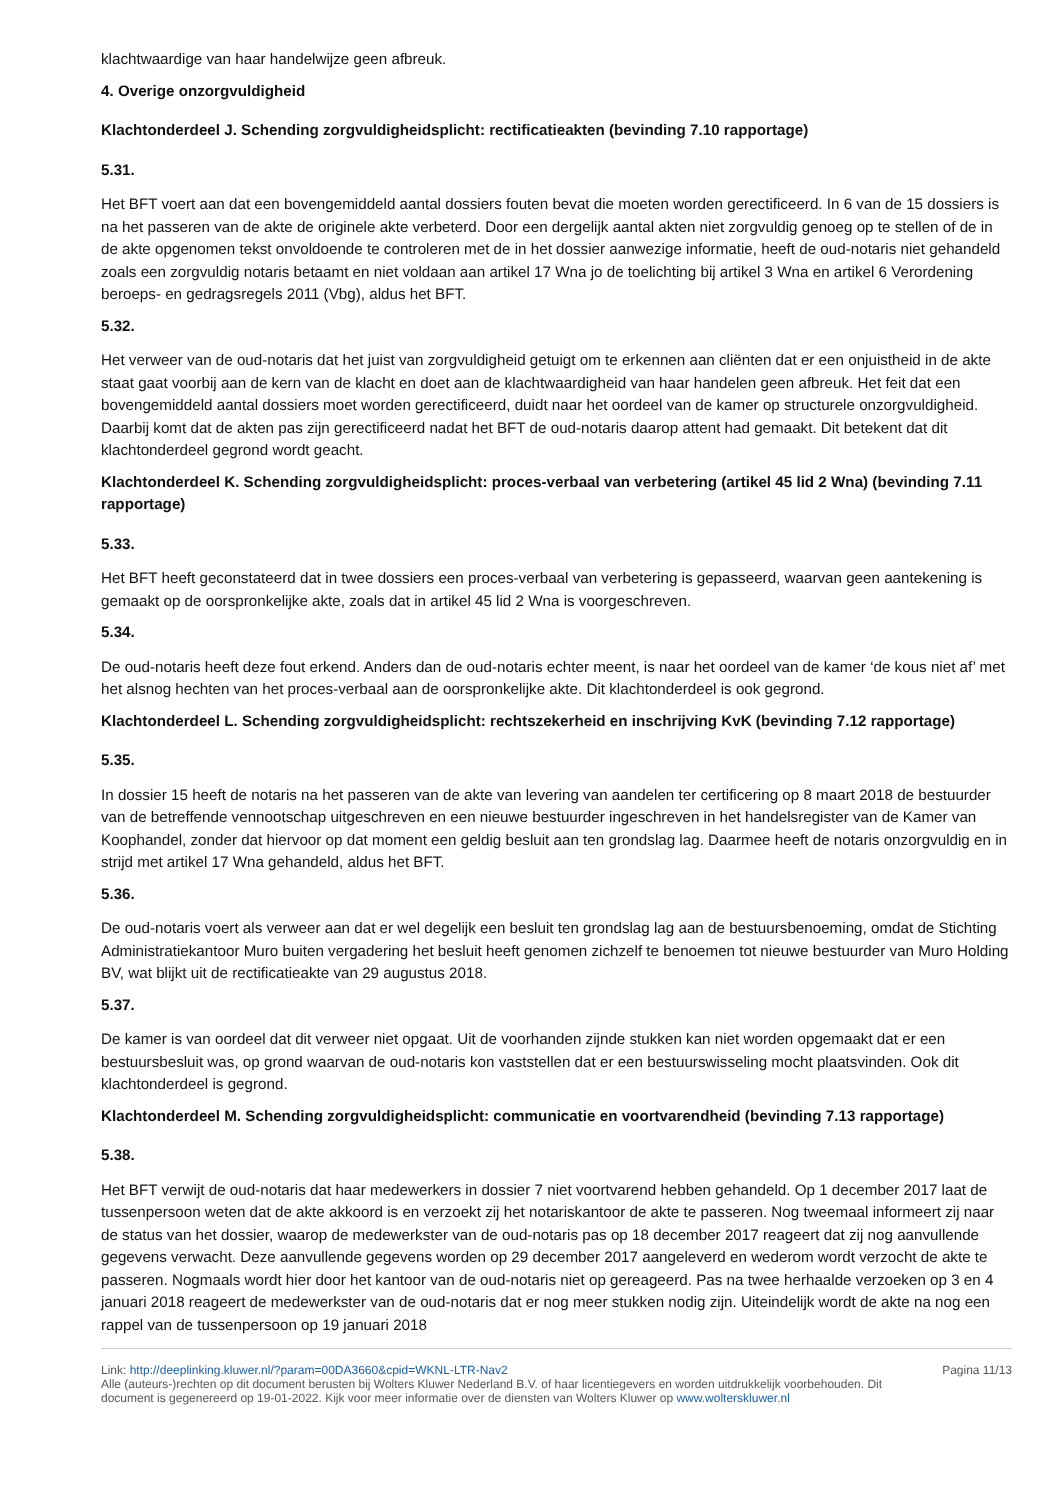klachtwaardige van haar handelwijze geen afbreuk.
4. Overige onzorgvuldigheid
Klachtonderdeel J. Schending zorgvuldigheidsplicht: rectificatieakten (bevinding 7.10 rapportage)
5.31.
Het BFT voert aan dat een bovengemiddeld aantal dossiers fouten bevat die moeten worden gerectificeerd. In 6 van de 15 dossiers is na het passeren van de akte de originele akte verbeterd. Door een dergelijk aantal akten niet zorgvuldig genoeg op te stellen of de in de akte opgenomen tekst onvoldoende te controleren met de in het dossier aanwezige informatie, heeft de oud-notaris niet gehandeld zoals een zorgvuldig notaris betaamt en niet voldaan aan artikel 17 Wna jo de toelichting bij artikel 3 Wna en artikel 6 Verordening beroeps- en gedragsregels 2011 (Vbg), aldus het BFT.
5.32.
Het verweer van de oud-notaris dat het juist van zorgvuldigheid getuigt om te erkennen aan cliënten dat er een onjuistheid in de akte staat gaat voorbij aan de kern van de klacht en doet aan de klachtwaardigheid van haar handelen geen afbreuk. Het feit dat een bovengemiddeld aantal dossiers moet worden gerectificeerd, duidt naar het oordeel van de kamer op structurele onzorgvuldigheid. Daarbij komt dat de akten pas zijn gerectificeerd nadat het BFT de oud-notaris daarop attent had gemaakt. Dit betekent dat dit klachtonderdeel gegrond wordt geacht.
Klachtonderdeel K. Schending zorgvuldigheidsplicht: proces-verbaal van verbetering (artikel 45 lid 2 Wna) (bevinding 7.11 rapportage)
5.33.
Het BFT heeft geconstateerd dat in twee dossiers een proces-verbaal van verbetering is gepasseerd, waarvan geen aantekening is gemaakt op de oorspronkelijke akte, zoals dat in artikel 45 lid 2 Wna is voorgeschreven.
5.34.
De oud-notaris heeft deze fout erkend. Anders dan de oud-notaris echter meent, is naar het oordeel van de kamer ‘de kous niet af’ met het alsnog hechten van het proces-verbaal aan de oorspronkelijke akte. Dit klachtonderdeel is ook gegrond.
Klachtonderdeel L. Schending zorgvuldigheidsplicht: rechtszekerheid en inschrijving KvK (bevinding 7.12 rapportage)
5.35.
In dossier 15 heeft de notaris na het passeren van de akte van levering van aandelen ter certificering op 8 maart 2018 de bestuurder van de betreffende vennootschap uitgeschreven en een nieuwe bestuurder ingeschreven in het handelsregister van de Kamer van Koophandel, zonder dat hiervoor op dat moment een geldig besluit aan ten grondslag lag. Daarmee heeft de notaris onzorgvuldig en in strijd met artikel 17 Wna gehandeld, aldus het BFT.
5.36.
De oud-notaris voert als verweer aan dat er wel degelijk een besluit ten grondslag lag aan de bestuursbenoeming, omdat de Stichting Administratiekantoor Muro buiten vergadering het besluit heeft genomen zichzelf te benoemen tot nieuwe bestuurder van Muro Holding BV, wat blijkt uit de rectificatieakte van 29 augustus 2018.
5.37.
De kamer is van oordeel dat dit verweer niet opgaat. Uit de voorhanden zijnde stukken kan niet worden opgemaakt dat er een bestuursbesluit was, op grond waarvan de oud-notaris kon vaststellen dat er een bestuurswisseling mocht plaatsvinden. Ook dit klachtonderdeel is gegrond.
Klachtonderdeel M. Schending zorgvuldigheidsplicht: communicatie en voortvarendheid (bevinding 7.13 rapportage)
5.38.
Het BFT verwijt de oud-notaris dat haar medewerkers in dossier 7 niet voortvarend hebben gehandeld. Op 1 december 2017 laat de tussenpersoon weten dat de akte akkoord is en verzoekt zij het notariskantoor de akte te passeren. Nog tweemaal informeert zij naar de status van het dossier, waarop de medewerkster van de oud-notaris pas op 18 december 2017 reageert dat zij nog aanvullende gegevens verwacht. Deze aanvullende gegevens worden op 29 december 2017 aangeleverd en wederom wordt verzocht de akte te passeren. Nogmaals wordt hier door het kantoor van de oud-notaris niet op gereageerd. Pas na twee herhaalde verzoeken op 3 en 4 januari 2018 reageert de medewerkster van de oud-notaris dat er nog meer stukken nodig zijn. Uiteindelijk wordt de akte na nog een rappel van de tussenpersoon op 19 januari 2018
Link: http://deeplinking.kluwer.nl/?param=00DA3660&cpid=WKNL-LTR-Nav2
Alle (auteurs-)rechten op dit document berusten bij Wolters Kluwer Nederland B.V. of haar licentiegevers en worden uitdrukkelijk voorbehouden. Dit document is gegenereerd op 19-01-2022. Kijk voor meer informatie over de diensten van Wolters Kluwer op www.wolterskluwer.nl
Pagina 11/13